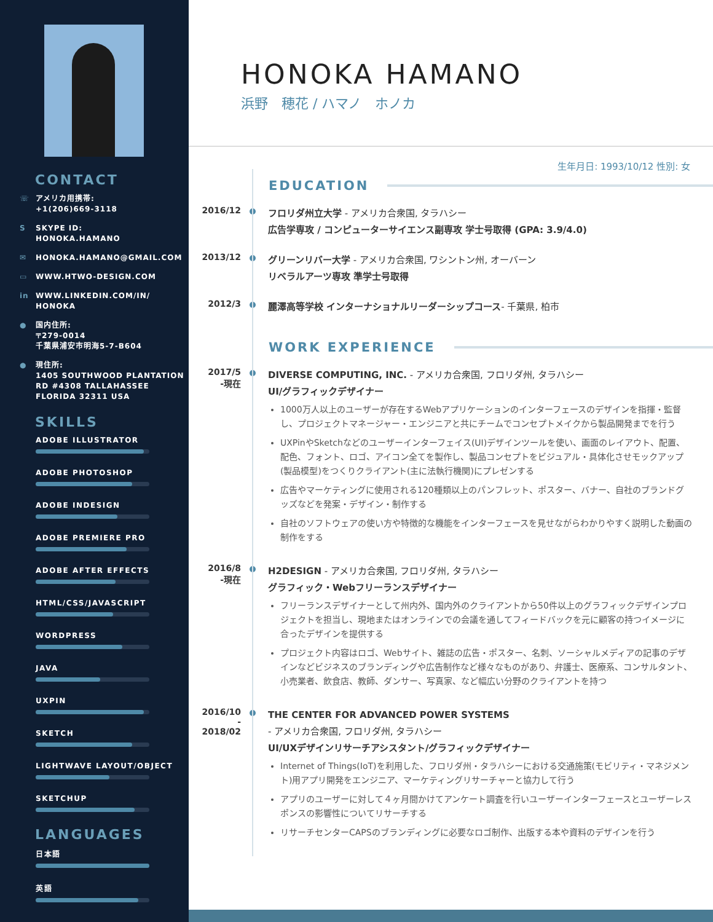CONTACT
☏ アメリカ用携帯:
+1(206)669-3118
S SKYPE ID:
HONOKA.HAMANO
✉ HONOKA.HAMANO@GMAIL.COM
▭ WWW.HTWO-DESIGN.COM
in WWW.LINKEDIN.COM/IN/
HONOKA
● 国内住所:
〒279-0014
千葉県浦安市明海5-7-B604
● 現住所:
1405 SOUTHWOOD PLANTATION
RD #4308 TALLAHASSEE
FLORIDA 32311 USA
SKILLS
ADOBE ILLUSTRATOR
ADOBE PHOTOSHOP
ADOBE INDESIGN
ADOBE PREMIERE PRO
ADOBE AFTER EFFECTS
HTML/CSS/JAVASCRIPT
WORDPRESS
JAVA
UXPIN
SKETCH
LIGHTWAVE LAYOUT/OBJECT
SKETCHUP
LANGUAGES
日本語
英語
HONOKA HAMANO
浜野　穂花 / ハマノ　ホノカ
生年月日: 1993/10/12 性別: 女
EDUCATION
2016/12
フロリダ州立大学 - アメリカ合衆国, タラハシー
広告学専攻 / コンピューターサイエンス副専攻 学士号取得 (GPA: 3.9/4.0)
2013/12
グリーンリバー大学 - アメリカ合衆国, ワシントン州, オーバーン
リベラルアーツ専攻 準学士号取得
2012/3
麗澤高等学校 インターナショナルリーダーシップコース- 千葉県, 柏市
WORK EXPERIENCE
2017/5
-現在
DIVERSE COMPUTING, INC. - アメリカ合衆国, フロリダ州, タラハシー
UI/グラフィックデザイナー
1000万人以上のユーザーが存在するWebアプリケーションのインターフェースのデザインを指揮・監督し、プロジェクトマネージャー・エンジニアと共にチームでコンセプトメイクから製品開発までを行う
UXPinやSketchなどのユーザーインターフェイス(UI)デザインツールを使い、画面のレイアウト、配置、配色、フォント、ロゴ、アイコン全てを製作し、製品コンセプトをビジュアル・具体化させモックアップ(製品模型)をつくりクライアント(主に法執行機関)にプレゼンする
広告やマーケティングに使用される120種類以上のパンフレット、ポスター、バナー、自社のブランドグッズなどを発案・デザイン・制作する
自社のソフトウェアの使い方や特徴的な機能をインターフェースを見せながらわかりやすく説明した動画の制作をする
2016/8
-現在
H2DESIGN - アメリカ合衆国, フロリダ州, タラハシー
グラフィック・Webフリーランスデザイナー
フリーランスデザイナーとして州内外、国内外のクライアントから50件以上のグラフィックデザインプロジェクトを担当し、現地またはオンラインでの会議を通してフィードバックを元に顧客の持つイメージに合ったデザインを提供する
プロジェクト内容はロゴ、Webサイト、雑誌の広告・ポスター、名刺、ソーシャルメディアの記事のデザインなどビジネスのブランディングや広告制作など様々なものがあり、弁護士、医療系、コンサルタント、小売業者、飲食店、教師、ダンサー、写真家、など幅広い分野のクライアントを持つ
2016/10
-
2018/02
THE CENTER FOR ADVANCED POWER SYSTEMS
- アメリカ合衆国, フロリダ州, タラハシー
UI/UXデザインリサーチアシスタント/グラフィックデザイナー
Internet of Things(IoT)を利用した、フロリダ州・タラハシーにおける交通施策(モビリティ・マネジメント)用アプリ開発をエンジニア、マーケティングリサーチャーと協力して行う
アプリのユーザーに対して４ヶ月間かけてアンケート調査を行いユーザーインターフェースとユーザーレスポンスの影響性についてリサーチする
リサーチセンターCAPSのブランディングに必要なロゴ制作、出版する本や資料のデザインを行う